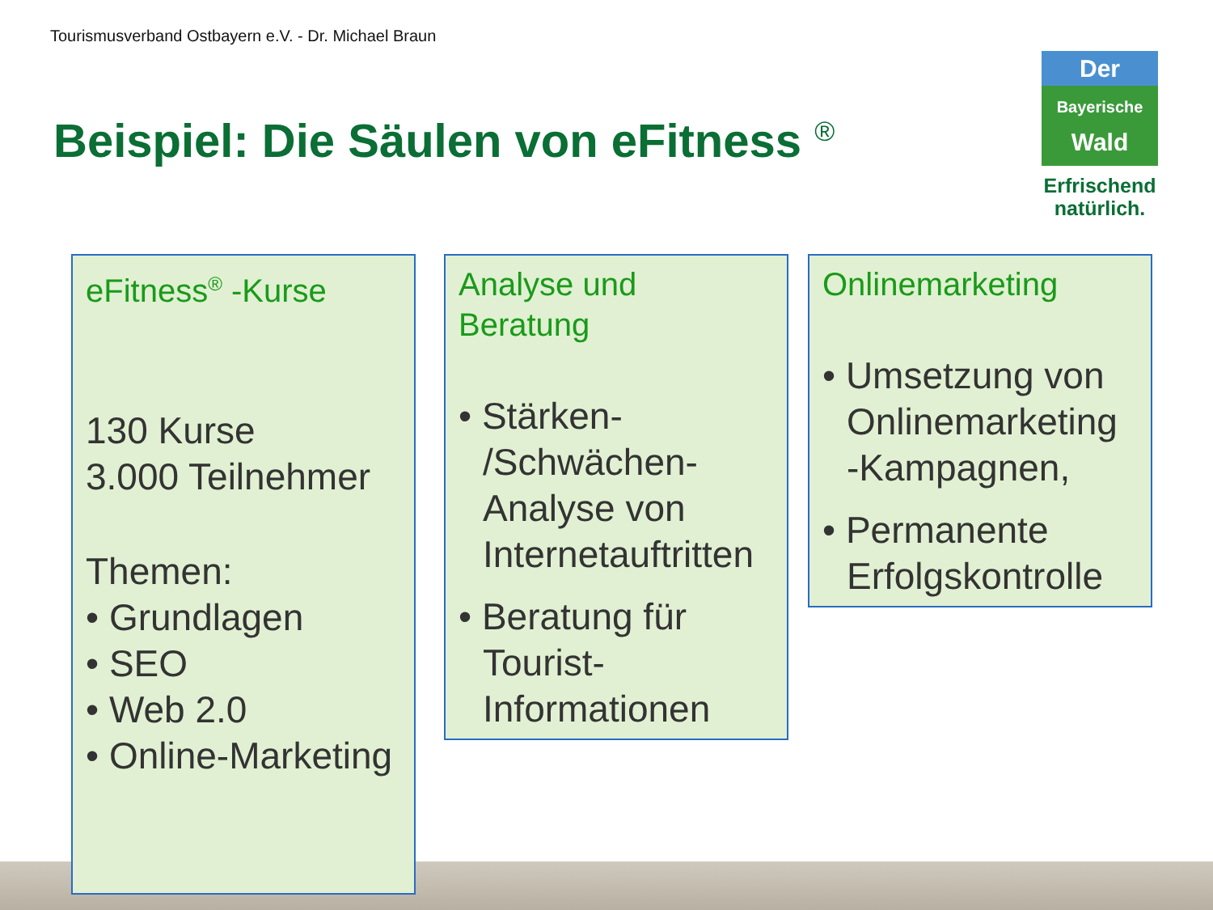Tourismusverband Ostbayern e.V. - Dr. Michael Braun
Beispiel: Die Säulen von eFitness <sup>®</sup>
Der
Bayerische
Wald
Erfrischend
natürlich.
eFitness<sup>®</sup> -Kurse
130 Kurse
3.000 Teilnehmer
Themen:
• Grundlagen
• SEO
• Web 2.0
• Online-Marketing
Analyse und Beratung
• Stärken- /Schwächen-Analyse von Internetauftritten
• Beratung für Tourist-Informationen
Onlinemarketing
• Umsetzung von Onlinemarketing -Kampagnen,
• Permanente Erfolgskontrolle